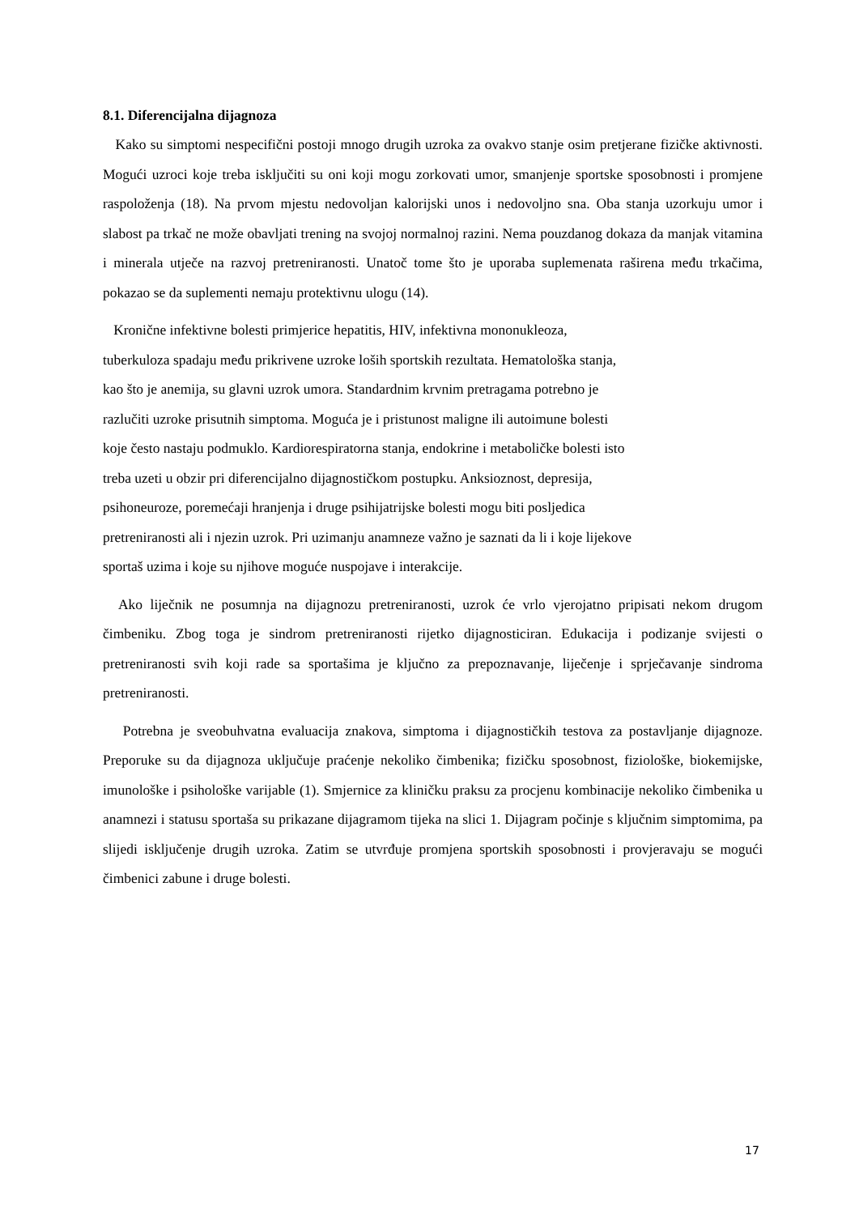8.1. Diferencijalna dijagnoza
Kako su simptomi nespecifični postoji mnogo drugih uzroka za ovakvo stanje osim pretjerane fizičke aktivnosti. Mogući uzroci koje treba isključiti su oni koji mogu zorkovati umor, smanjenje sportske sposobnosti i promjene raspoloženja (18). Na prvom mjestu nedovoljan kalorijski unos i nedovoljno sna. Oba stanja uzorkuju umor i slabost pa trkač ne može obavljati trening na svojoj normalnoj razini. Nema pouzdanog dokaza da manjak vitamina i minerala utječe na razvoj pretreniranosti. Unatoč tome što je uporaba suplemenata raširena među trkačima, pokazao se da suplementi nemaju protektivnu ulogu (14).
Kronične infektivne bolesti primjerice hepatitis, HIV, infektivna mononukleoza,
tuberkuloza spadaju među prikrivene uzroke loših sportskih rezultata. Hematološka stanja,
kao što je anemija, su glavni uzrok umora. Standardnim krvnim pretragama potrebno je
razlučiti uzroke prisutnih simptoma. Moguća je i pristunost maligne ili autoimune bolesti
koje često nastaju podmuklo. Kardiorespiratorna stanja, endokrine i metaboličke bolesti isto
treba uzeti u obzir pri diferencijalno dijagnostičkom postupku. Anksioznost, depresija,
psihoneuroze, poremećaji hranjenja i druge psihijatrijske bolesti mogu biti posljedica
pretreniranosti ali i njezin uzrok. Pri uzimanju anamneze važno je saznati da li i koje lijekove
sportaš uzima i koje su njihove moguće nuspojave i interakcije.
Ako liječnik ne posumnja na dijagnozu pretreniranosti, uzrok će vrlo vjerojatno pripisati nekom drugom čimbeniku. Zbog toga je sindrom pretreniranosti rijetko dijagnosticiran. Edukacija i podizanje svijesti o pretreniranosti svih koji rade sa sportašima je ključno za prepoznavanje, liječenje i sprječavanje sindroma pretreniranosti.
Potrebna je sveobuhvatna evaluacija znakova, simptoma i dijagnostičkih testova za postavljanje dijagnoze. Preporuke su da dijagnoza uključuje praćenje nekoliko čimbenika; fizičku sposobnost, fiziološke, biokemijske, imunološke i psihološke varijable (1). Smjernice za kliničku praksu za procjenu kombinacije nekoliko čimbenika u anamnezi i statusu sportaša su prikazane dijagramom tijeka na slici 1. Dijagram počinje s ključnim simptomima, pa slijedi isključenje drugih uzroka. Zatim se utvrđuje promjena sportskih sposobnosti i provjeravaju se mogući čimbenici zabune i druge bolesti.
17